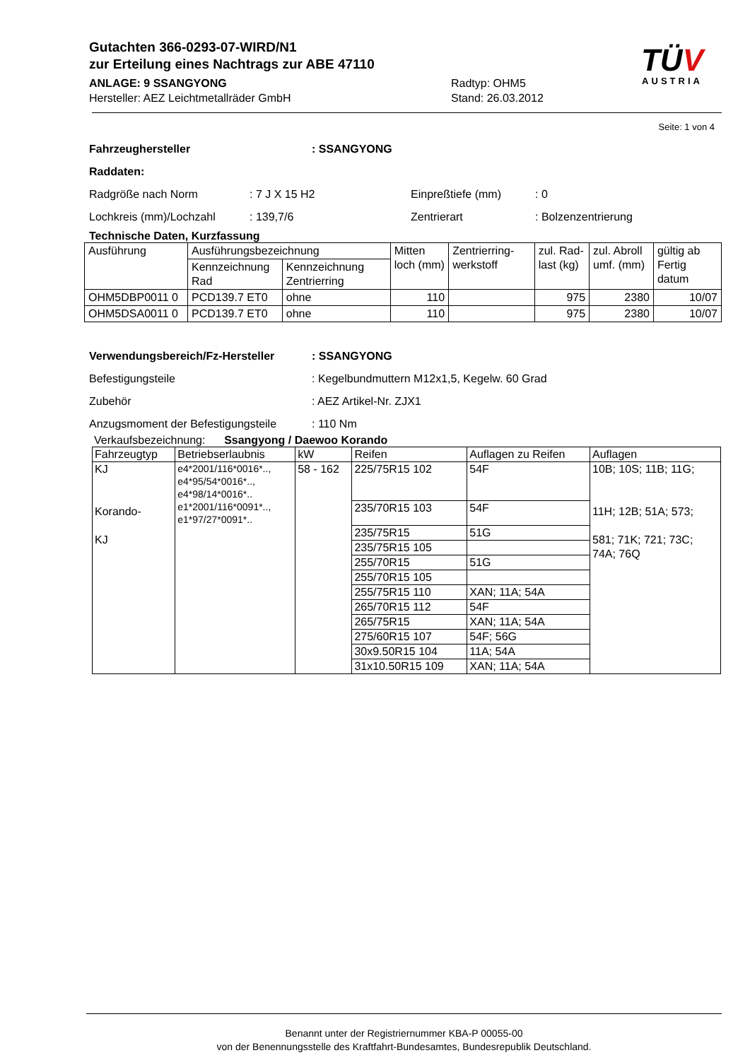Gutachten 366-0293-07-WIRD/N1
zur Erteilung eines Nachtrags zur ABE 47110
ANLAGE: 9 SSANGYONG
Hersteller: AEZ Leichtmetallräder GmbH
Radtyp: OHM5
Stand: 26.03.2012
TÜV
AUSTRIA
Seite: 1 von 4
Fahrzeughersteller : SSANGYONG
Raddaten:
Radgröße nach Norm : 7 J X 15 H2 Einpreßtiefe (mm) : 0
Lochkreis (mm)/Lochzahl : 139,7/6 Zentrierart : Bolzenzentrierung
Technische Daten, Kurzfassung
| Ausführung | Ausführungsbezeichnung | | Mitten loch (mm) | Zentrierring-werkstoff | zul. Rad-last (kg) | zul. Abroll umf. (mm) | gültig ab Fertig datum |
| --- | --- | --- | --- | --- | --- | --- | --- |
| | Kennzeichnung Rad | Kennzeichnung Zentrierring | | | | | |
| OHM5DBP0011 0 | PCD139.7 ET0 | ohne | 110 | | 975 | 2380 | 10/07 |
| OHM5DSA0011 0 | PCD139.7 ET0 | ohne | 110 | | 975 | 2380 | 10/07 |
Verwendungsbereich/Fz-Hersteller : SSANGYONG
Befestigungsteile : Kegelbundmuttern M12x1,5, Kegelw. 60 Grad
Zubehör : AEZ Artikel-Nr. ZJX1
Anzugsmoment der Befestigungsteile
: 110 Nm
Verkaufsbezeichnung: Ssangyong / Daewoo Korando
| Fahrzeugtyp | Betriebserlaubnis | kW | Reifen | Auflagen zu Reifen | Auflagen |
| --- | --- | --- | --- | --- | --- |
| KJ Korando- KJ | e4*2001/116*0016*.., e4*95/54*0016*.., e4*98/14*0016*.. e1*2001/116*0091*.., e1*97/27*0091*.. | 58 - 162 | 225/75R15 102 | 54F | 10B; 10S; 11B; 11G; 11H; 12B; 51A; 573; 581; 71K; 721; 73C; 74A; 76Q |
| | | | 235/70R15 103 | 54F | |
| | | | 235/75R15 | 51G | |
| | | | 235/75R15 105 | | |
| | | | 255/70R15 | 51G | |
| | | | 255/70R15 105 | | |
| | | | 255/75R15 110 | XAN; 11A; 54A | |
| | | | 265/70R15 112 | 54F | |
| | | | 265/75R15 | XAN; 11A; 54A | |
| | | | 275/60R15 107 | 54F; 56G | |
| | | | 30x9.50R15 104 | 11A; 54A | |
| | | | 31x10.50R15 109 | XAN; 11A; 54A | |
Benannt unter der Registriernummer KBA-P 00055-00
von der Benennungsstelle des Kraftfahrt-Bundesamtes, Bundesrepublik Deutschland.